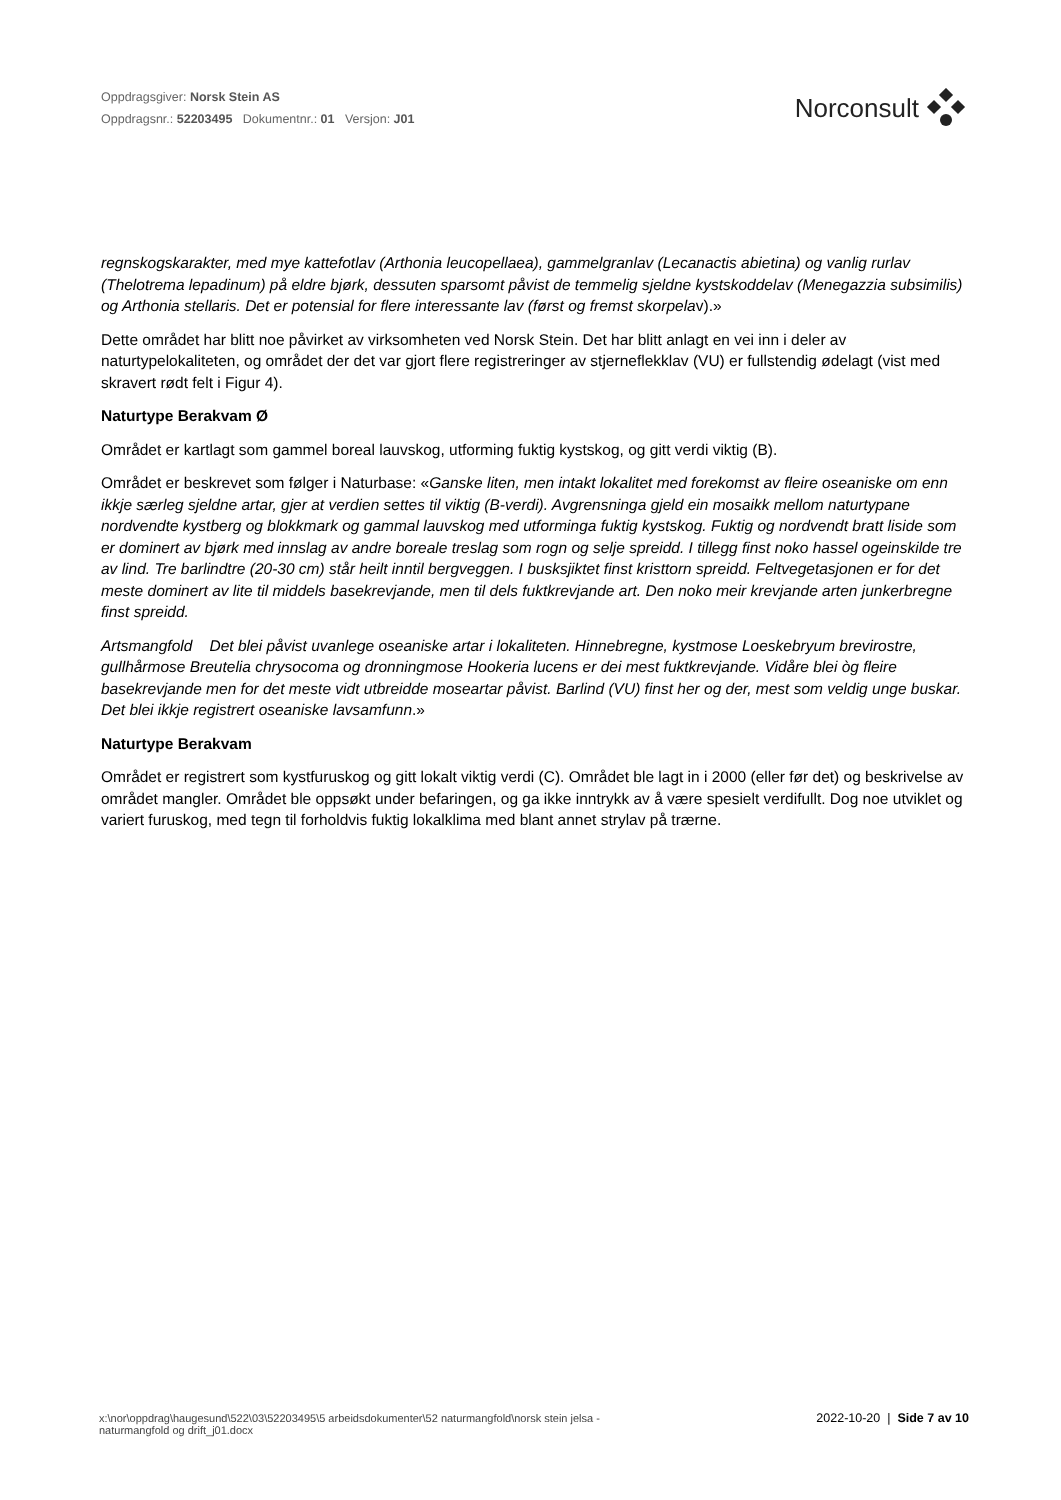Oppdragsgiver: Norsk Stein AS
Oppdragsnr.: 52203495 Dokumentnr.: 01 Versjon: J01
Norconsult
regnskogskarakter, med mye kattefotlav (Arthonia leucopellaea), gammelgranlav (Lecanactis abietina) og vanlig rurlav (Thelotrema lepadinum) på eldre bjørk, dessuten sparsomt påvist de temmelig sjeldne kystskoddelav (Menegazzia subsimilis) og Arthonia stellaris. Det er potensial for flere interessante lav (først og fremst skorpelav).»
Dette området har blitt noe påvirket av virksomheten ved Norsk Stein. Det har blitt anlagt en vei inn i deler av naturtypelokaliteten, og området der det var gjort flere registreringer av stjerneflekklav (VU) er fullstendig ødelagt (vist med skravert rødt felt i Figur 4).
Naturtype Berakvam Ø
Området er kartlagt som gammel boreal lauvskog, utforming fuktig kystskog, og gitt verdi viktig (B).
Området er beskrevet som følger i Naturbase: «Ganske liten, men intakt lokalitet med forekomst av fleire oseaniske om enn ikkje særleg sjeldne artar, gjer at verdien settes til viktig (B-verdi). Avgrensninga gjeld ein mosaikk mellom naturtypane nordvendte kystberg og blokkmark og gammal lauvskog med utforminga fuktig kystskog. Fuktig og nordvendt bratt liside som er dominert av bjørk med innslag av andre boreale treslag som rogn og selje spreidd. I tillegg finst noko hassel ogeinskilde tre av lind. Tre barlindtre (20-30 cm) står heilt inntil bergveggen. I busksjiktet finst kristtorn spreidd. Feltvegetasjonen er for det meste dominert av lite til middels basekrevjande, men til dels fuktkrevjande art. Den noko meir krevjande arten junkerbregne finst spreidd.
Artsmangfold Det blei påvist uvanlege oseaniske artar i lokaliteten. Hinnebregne, kystmose Loeskebryum brevirostre, gullhårmose Breutelia chrysocoma og dronningmose Hookeria lucens er dei mest fuktkrevjande. Vidåre blei òg fleire basekrevjande men for det meste vidt utbreidde moseartar påvist. Barlind (VU) finst her og der, mest som veldig unge buskar. Det blei ikkje registrert oseaniske lavsamfunn.»
Naturtype Berakvam
Området er registrert som kystfuruskog og gitt lokalt viktig verdi (C). Området ble lagt in i 2000 (eller før det) og beskrivelse av området mangler. Området ble oppsøkt under befaringen, og ga ikke inntrykk av å være spesielt verdifullt. Dog noe utviklet og variert furuskog, med tegn til forholdvis fuktig lokalklima med blant annet strylav på trærne.
x:\nor\oppdrag\haugesund\522\03\52203495\5 arbeidsdokumenter\52 naturmangfold\norsk stein jelsa -
naturmangfold og drift_j01.docx
2022-10-20 | Side 7 av 10